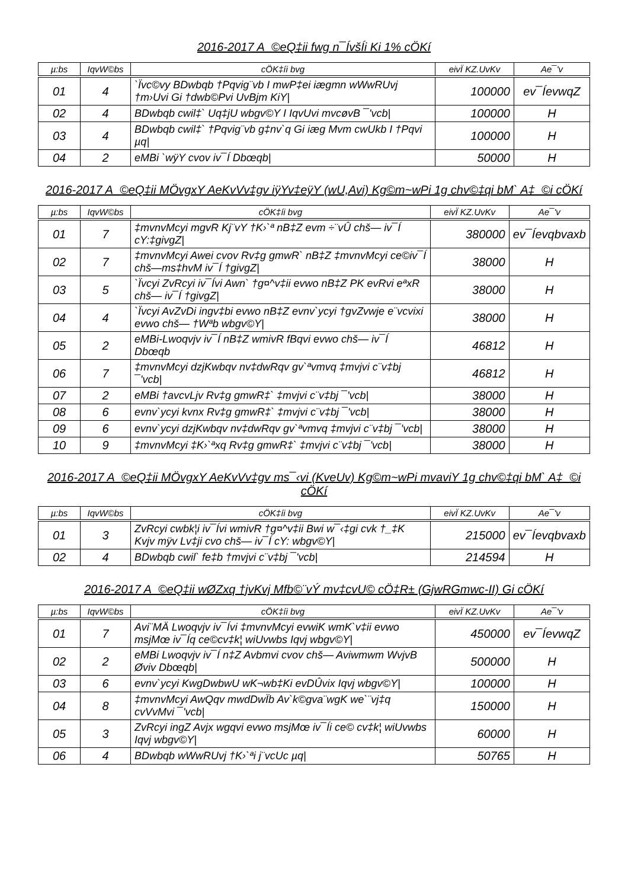2016-2017 A_©eQ‡ii fwg n¯ÍvšÍi Ki 1% cÖKí
| µ:bs | IqvW©bs | cÖK‡íi bvg | eivÏ KZ.UvKv | Ae¯'v |
| --- | --- | --- | --- | --- |
| 01 | 4 | `Ïvc©vy BDwbqb †Pqvig¨vb I mwP‡ei iægmn wWwRUvj †m›Uvi Gi †dwb©Pvi UvBjm KiY/ | 100000 | ev¯ÍevwqZ |
| 02 | 4 | BDwbqb cwil‡` Uq‡jU wbgv©Y I IqvUvi mvcøvB ¯'vcb/ | 100000 | H |
| 03 | 4 | BDwbqb cwil‡` †Pqvig¨vb g‡nv`q Gi iæg Mvm cwUkb I †Pqvi µq/ | 100000 | H |
| 04 | 2 | eMBi `wÿY cvov iv¯Í Dbœqb/ | 50000 | H |
2016-2017 A_©eQ‡ii MÖvgxY AeKvVv‡gv iÿYv‡eÿY (wU,Avi) Kg©m~wPi 1g chv©‡qi bM` A‡_©i cÖKí
| µ:bs | IqvW©bs | cÖK‡íi bvg | eivÏ KZ.UvKv | Ae¯'v |
| --- | --- | --- | --- | --- |
| 01 | 7 | ‡mvnvMcyi mgvR Kj¨vY †K›`ª nB‡Z evm ÷¨vÛ chš— iv¯Í cY:‡givgZ/ | 380000 | ev¯Íevqbvaxb |
| 02 | 7 | ‡mvnvMcyi Awei cvov Rv‡g gmwR` nB‡Z ‡mvnvMcyi ce©iv¯Í chš—ms‡hvM iv¯Í †givgZ/ | 38000 | H |
| 03 | 5 | `Ïvcyi ZvRcyi iv¯Ívi Awn` †g¤^v‡ii evwo nB‡Z PK evRvi eªxR chš— iv¯Í †givgZ/ | 38000 | H |
| 04 | 4 | `Ïvcyi AvZvDi ingv‡bi evwo nB‡Z evnv`ycyi †gvZvwje e¨vcvixi evwo chš— †Wªb wbgv©Y/ | 38000 | H |
| 05 | 2 | eMBi-Lwoqvjv iv¯Í nB‡Z wmivR fBqvi evwo chš— iv¯Í Dbœqb | 46812 | H |
| 06 | 7 | ‡mvnvMcyi dzjKwbqv nv‡dwRqv gv`ªvmvq ‡mvjvi c¨v‡bj ¯'vcb/ | 46812 | H |
| 07 | 2 | eMBi †avcvLjv Rv‡g gmwR‡` ‡mvjvi c¨v‡bj ¯'vcb/ | 38000 | H |
| 08 | 6 | evnv`ycyi kvnx Rv‡g gmwR‡` ‡mvjvi c¨v‡bj ¯'vcb/ | 38000 | H |
| 09 | 6 | evnv`ycyi dzjKwbqv nv‡dwRqv gv`ªvmvq ‡mvjvi c¨v‡bj ¯'vcb/ | 38000 | H |
| 10 | 9 | ‡mvnvMcyi ‡K›`ªxq Rv‡g gmwR‡` ‡mvjvi c¨v‡bj ¯'vcb/ | 38000 | H |
2016-2017 A_©eQ‡ii MÖvgxY AeKvVv‡gv ms¯‹vi (KveUv) Kg©m~wPi mvaviY 1g chv©‡qi bM` A‡_©i cÖKí
| µ:bs | IqvW©bs | cÖK‡íi bvg | eivÏ KZ.UvKv | Ae¯'v |
| --- | --- | --- | --- | --- |
| 01 | 3 | ZvRcyi cwbk¦i iv¯Ívi wmivR †g¤^v‡ii Bwi w¯‹‡gi cvk †_‡K Kvjv mÿv Lv‡ji cvo chš— iv¯Í cY: wbgv©Y/ | 215000 | ev¯Íevqbvaxb |
| 02 | 4 | BDwbqb cwil` fe‡b †mvjvi c¨v‡bj ¯'vcb/ | 214594 | H |
2016-2017 A_©eQ‡ii wØZxq †jvKvj Mfb©¨vÝ mv‡cvU© cÖ‡R± (GjwRGmwc-II) Gi cÖKí
| µ:bs | IqvW©bs | cÖK‡íi bvg | eivÏ KZ.UvKv | Ae¯'v |
| --- | --- | --- | --- | --- |
| 01 | 7 | Avi¨MÄ Lwoqvjv iv¯Ívi ‡mvnvMcyi evwiK wmK`v‡ii evwo msjMœ iv¯Íq ce©cv‡k¦ wiUvwbs Iqvj wbgv©Y/ | 450000 | ev¯ÍevwqZ |
| 02 | 2 | eMBi Lwoqvjv iv¯Í n‡Z Avbmvi cvov chš— Aviwmwm WvjvB Øviv Dbœqb/ | 500000 | H |
| 03 | 6 | evnv`ycyi KwgDwbwU wK¬wb‡Ki evDÛvix Iqvj wbgv©Y/ | 100000 | H |
| 04 | 8 | ‡mvnvMcyi AwQqv mwdDwÏb Av`k©gva¨wgK we`¨vj‡q cvVvMvi ¯'vcb/ | 150000 | H |
| 05 | 3 | ZvRcyi ingZ Avjx wgqvi evwo msjMœ iv¯Íi ce© cv‡k¦ wiUvwbs Iqvj wbgv©Y/ | 60000 | H |
| 06 | 4 | BDwbqb wWwRUvj †K›`ªi j¨vcUc µq/ | 50765 | H |